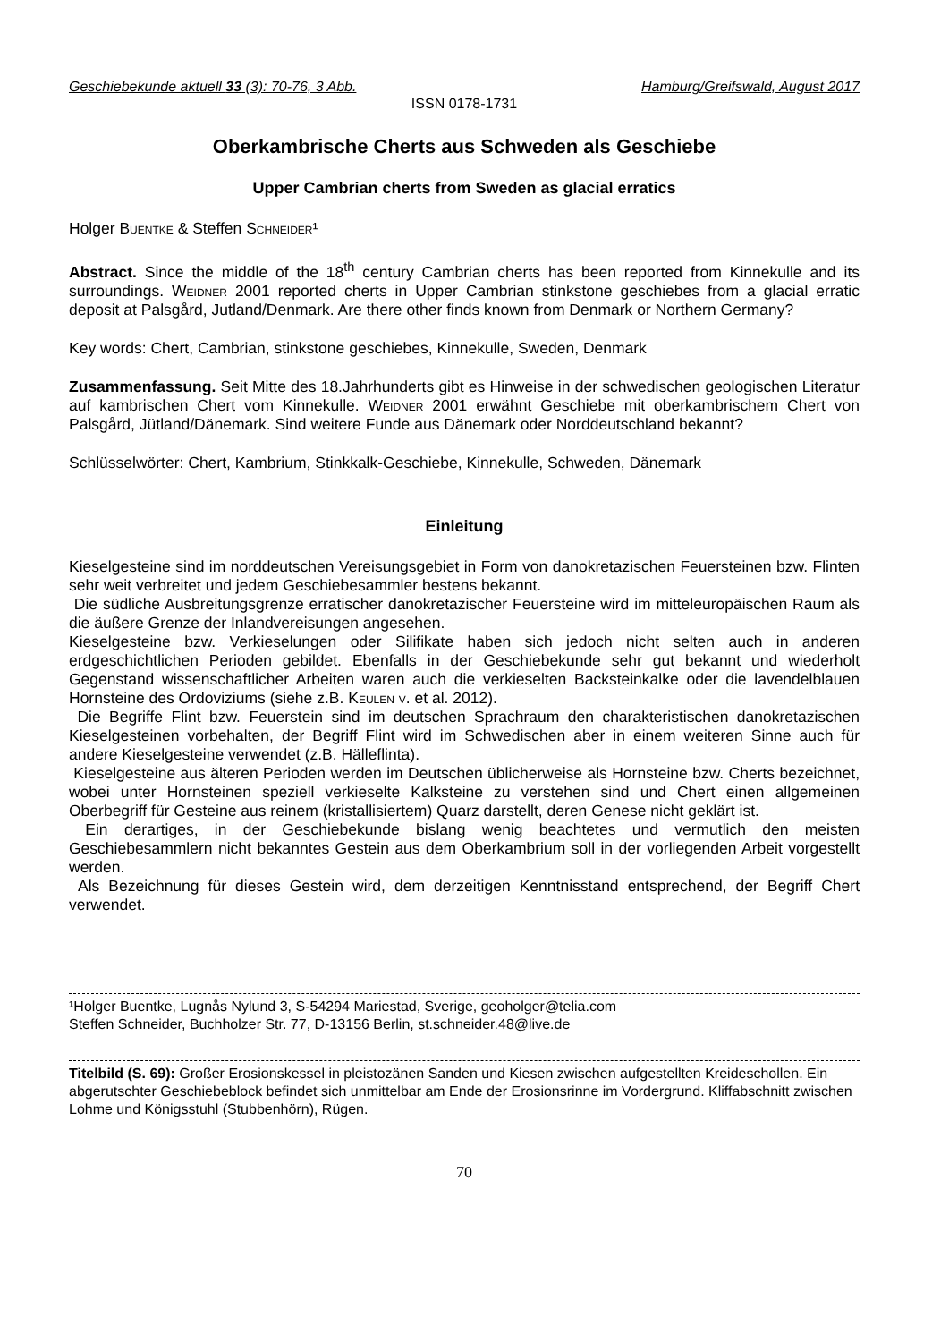Geschiebekunde aktuell 33 (3): 70-76, 3 Abb. Hamburg/Greifswald, August 2017
ISSN 0178-1731
Oberkambrische Cherts aus Schweden als Geschiebe
Upper Cambrian cherts from Sweden as glacial erratics
Holger Buentke & Steffen Schneider¹
Abstract. Since the middle of the 18<sup>th</sup> century Cambrian cherts has been reported from Kinnekulle and its surroundings. Weidner 2001 reported cherts in Upper Cambrian stinkstone geschiebes from a glacial erratic deposit at Palsgård, Jutland/Denmark. Are there other finds known from Denmark or Northern Germany?
Key words: Chert, Cambrian, stinkstone geschiebes, Kinnekulle, Sweden, Denmark
Zusammenfassung. Seit Mitte des 18.Jahrhunderts gibt es Hinweise in der schwedischen geologischen Literatur auf kambrischen Chert vom Kinnekulle. Weidner 2001 erwähnt Geschiebe mit oberkambrischem Chert von Palsgård, Jütland/Dänemark. Sind weitere Funde aus Dänemark oder Norddeutschland bekannt?
Schlüsselwörter: Chert, Kambrium, Stinkkalk-Geschiebe, Kinnekulle, Schweden, Dänemark
Einleitung
Kieselgesteine sind im norddeutschen Vereisungsgebiet in Form von danokretazischen Feuersteinen bzw. Flinten sehr weit verbreitet und jedem Geschiebesammler bestens bekannt.
Die südliche Ausbreitungsgrenze erratischer danokretazischer Feuersteine wird im mitteleuropäischen Raum als die äußere Grenze der Inlandvereisungen angesehen.
Kieselgesteine bzw. Verkieselungen oder Silifikate haben sich jedoch nicht selten auch in anderen erdgeschichtlichen Perioden gebildet. Ebenfalls in der Geschiebekunde sehr gut bekannt und wiederholt Gegenstand wissenschaftlicher Arbeiten waren auch die verkieselten Backsteinkalke oder die lavendelblauen Hornsteine des Ordoviziums (siehe z.B. Keulen v. et al. 2012).
Die Begriffe Flint bzw. Feuerstein sind im deutschen Sprachraum den charakteristischen danokretazischen Kieselgesteinen vorbehalten, der Begriff Flint wird im Schwedischen aber in einem weiteren Sinne auch für andere Kieselgesteine verwendet (z.B. Hälleflinta).
Kieselgesteine aus älteren Perioden werden im Deutschen üblicherweise als Hornsteine bzw. Cherts bezeichnet, wobei unter Hornsteinen speziell verkieselte Kalksteine zu verstehen sind und Chert einen allgemeinen Oberbegriff für Gesteine aus reinem (kristallisiertem) Quarz darstellt, deren Genese nicht geklärt ist.
Ein derartiges, in der Geschiebekunde bislang wenig beachtetes und vermutlich den meisten Geschiebesammlern nicht bekanntes Gestein aus dem Oberkambrium soll in der vorliegenden Arbeit vorgestellt werden.
Als Bezeichnung für dieses Gestein wird, dem derzeitigen Kenntnisstand entsprechend, der Begriff Chert verwendet.
¹Holger Buentke, Lugnås Nylund 3, S-54294 Mariestad, Sverige, geoholger@telia.com
Steffen Schneider, Buchholzer Str. 77, D-13156 Berlin, st.schneider.48@live.de
Titelbild (S. 69): Großer Erosionskessel in pleistozänen Sanden und Kiesen zwischen aufgestellten Kreideschollen. Ein abgerutschter Geschiebeblock befindet sich unmittelbar am Ende der Erosionsrinne im Vordergrund. Kliffabschnitt zwischen Lohme und Königsstuhl (Stubbenhörn), Rügen.
70